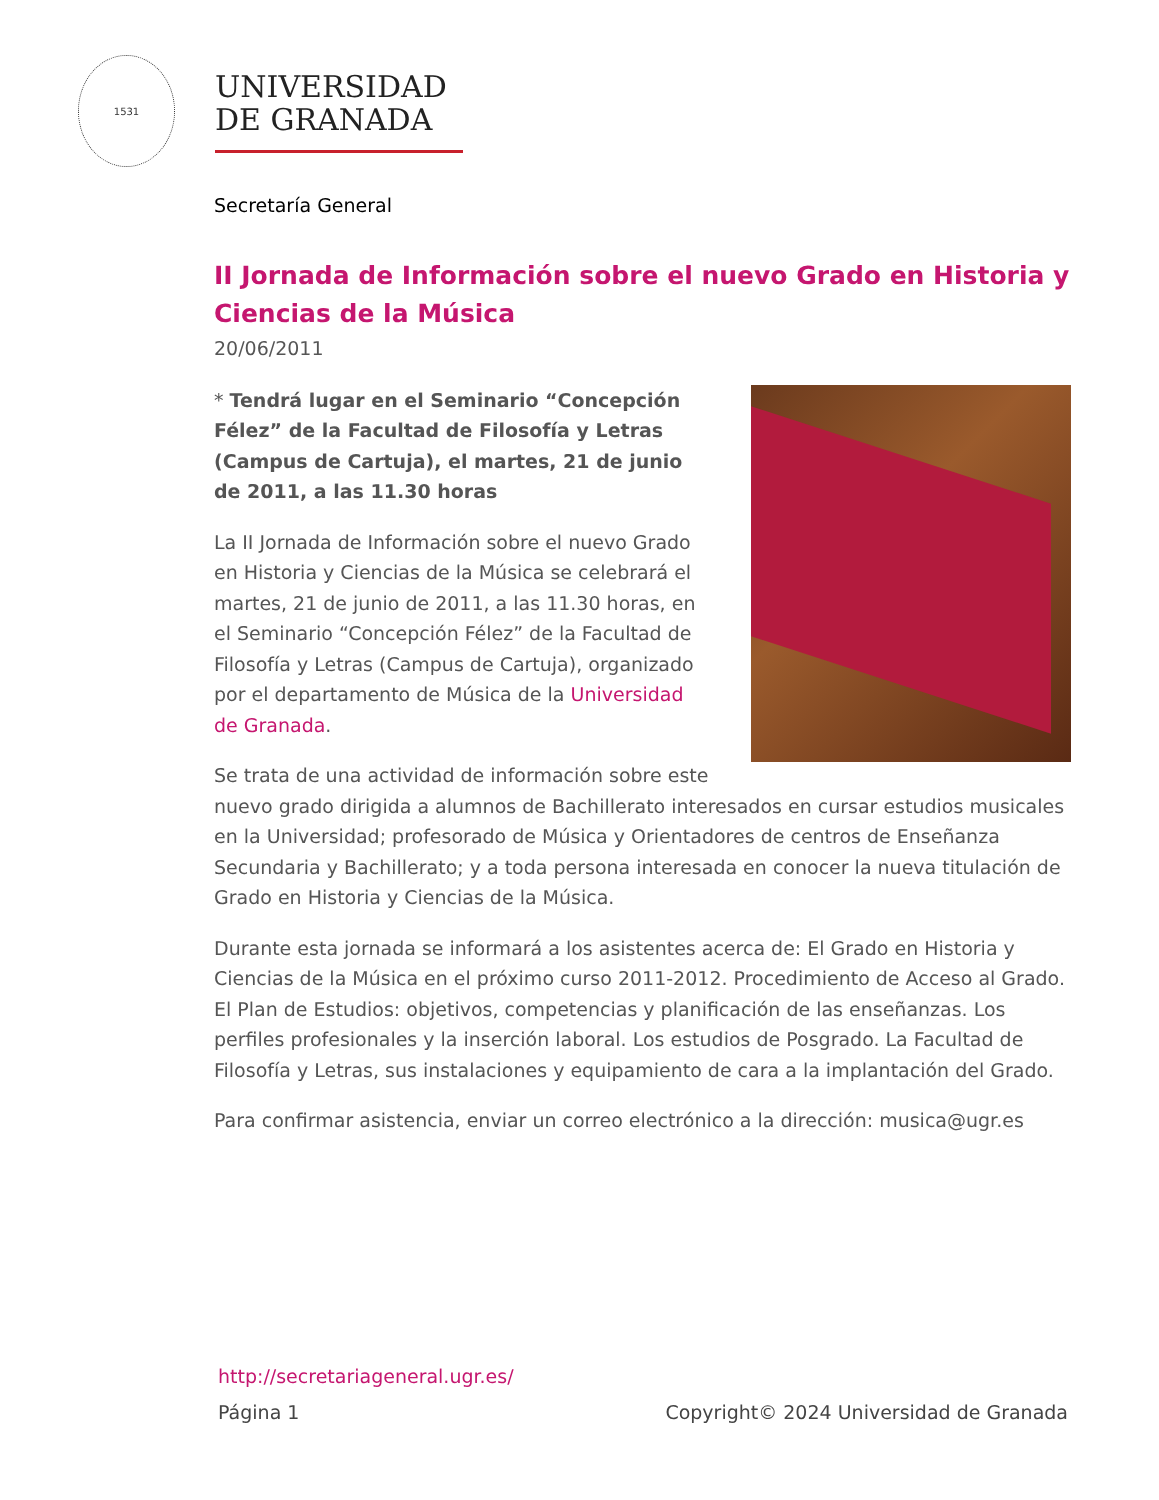1531
UNIVERSIDAD
DE GRANADA
Secretaría General
II Jornada de Información sobre el nuevo Grado en Historia y Ciencias de la Música
20/06/2011
* Tendrá lugar en el Seminario “Concepción Félez” de la Facultad de Filosofía y Letras (Campus de Cartuja), el martes, 21 de junio de 2011, a las 11.30 horas
La II Jornada de Información sobre el nuevo Grado en Historia y Ciencias de la Música se celebrará el martes, 21 de junio de 2011, a las 11.30 horas, en el Seminario “Concepción Félez” de la Facultad de Filosofía y Letras (Campus de Cartuja), organizado por el departamento de Música de la Universidad de Granada.
Se trata de una actividad de información sobre este nuevo grado dirigida a alumnos de Bachillerato interesados en cursar estudios musicales en la Universidad; profesorado de Música y Orientadores de centros de Enseñanza Secundaria y Bachillerato; y a toda persona interesada en conocer la nueva titulación de Grado en Historia y Ciencias de la Música.
Durante esta jornada se informará a los asistentes acerca de: El Grado en Historia y Ciencias de la Música en el próximo curso 2011-2012. Procedimiento de Acceso al Grado. El Plan de Estudios: objetivos, competencias y planificación de las enseñanzas. Los perfiles profesionales y la inserción laboral. Los estudios de Posgrado. La Facultad de Filosofía y Letras, sus instalaciones y equipamiento de cara a la implantación del Grado.
Para confirmar asistencia, enviar un correo electrónico a la dirección: musica@ugr.es
http://secretariageneral.ugr.es/
Página 1 Copyright© 2024 Universidad de Granada